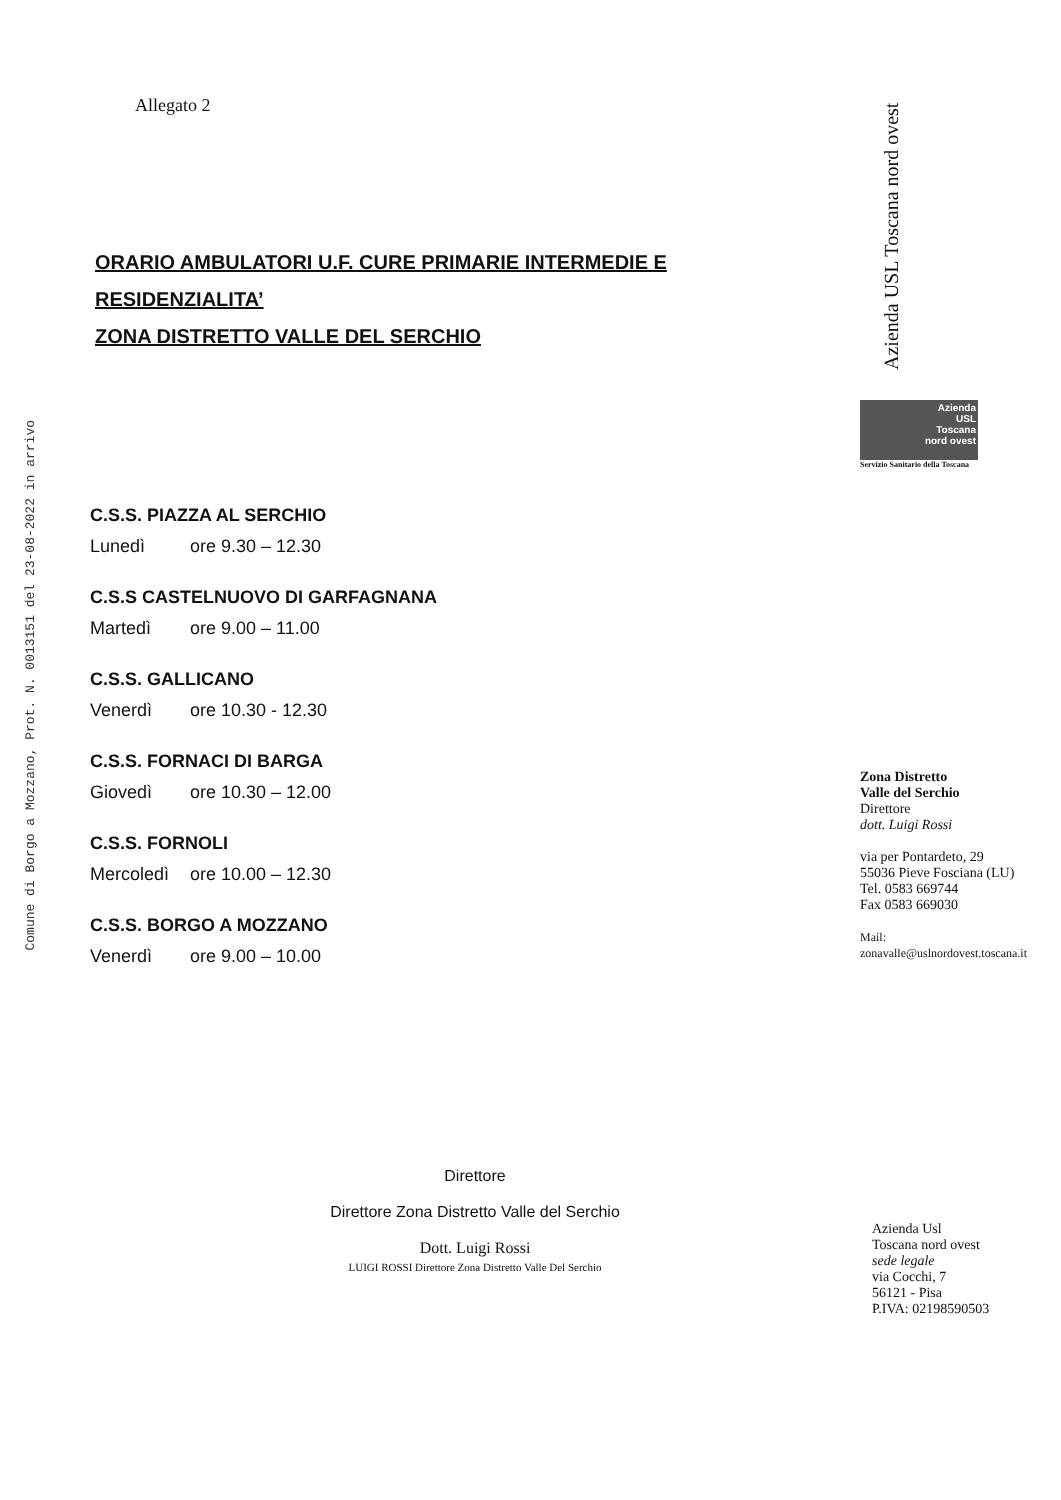Comune di Borgo a Mozzano, Prot. N. 0013151 del 23-08-2022 in arrivo
Allegato 2
ORARIO AMBULATORI U.F. CURE PRIMARIE INTERMEDIE E
RESIDENZIALITA’
ZONA DISTRETTO VALLE DEL SERCHIO
C.S.S. PIAZZA AL SERCHIO
Lunedì ore 9.30 – 12.30
C.S.S CASTELNUOVO DI GARFAGNANA
Martedì ore 9.00 – 11.00
C.S.S. GALLICANO
Venerdì ore 10.30 - 12.30
C.S.S. FORNACI DI BARGA
Giovedì ore 10.30 – 12.00
C.S.S. FORNOLI
Mercoledì ore 10.00 – 12.30
C.S.S. BORGO A MOZZANO
Venerdì ore 9.00 – 10.00
Direttore
Direttore Zona Distretto Valle del Serchio
Dott. Luigi Rossi
LUIGI ROSSI Direttore Zona Distretto Valle Del Serchio
Azienda USL Toscana nord ovest
Azienda
USL
Toscana
nord ovest
Servizio Sanitario della Toscana
Zona Distretto
Valle del Serchio
Direttore
dott. Luigi Rossi
via per Pontardeto, 29
55036 Pieve Fosciana (LU)
Tel. 0583 669744
Fax 0583 669030
Mail:
zonavalle@uslnordovest.toscana.it
Azienda Usl
Toscana nord ovest
sede legale
via Cocchi, 7
56121 - Pisa
P.IVA: 02198590503